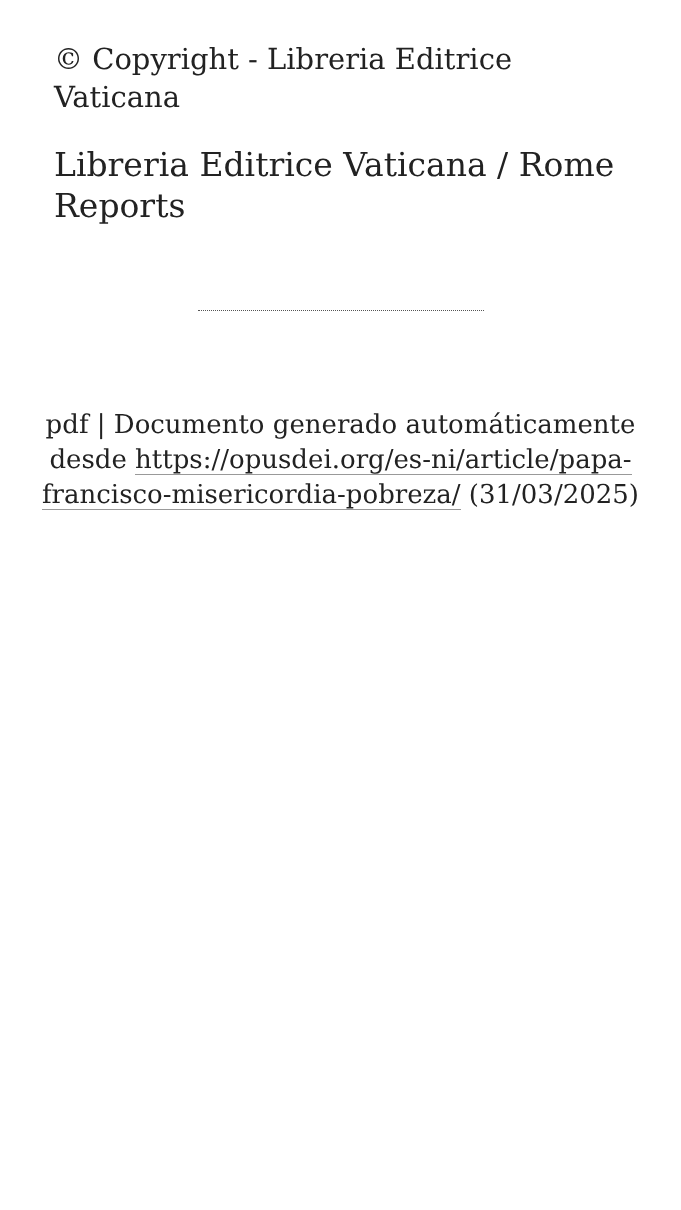© Copyright - Libreria Editrice Vaticana
Libreria Editrice Vaticana / Rome Reports
pdf | Documento generado automáticamente desde https://opusdei.org/es-ni/article/papa-francisco-misericordia-pobreza/ (31/03/2025)